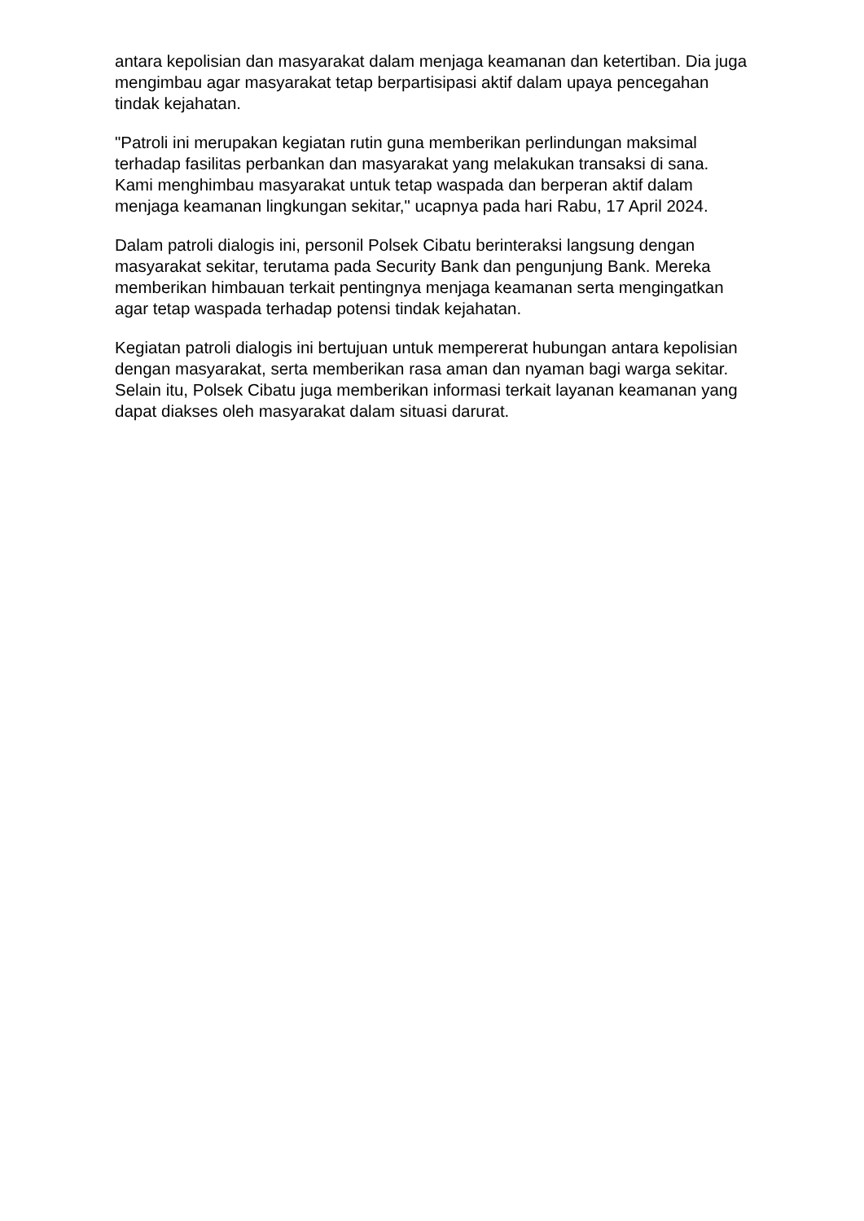antara kepolisian dan masyarakat dalam menjaga keamanan dan ketertiban. Dia juga mengimbau agar masyarakat tetap berpartisipasi aktif dalam upaya pencegahan tindak kejahatan.
"Patroli ini merupakan kegiatan rutin guna memberikan perlindungan maksimal terhadap fasilitas perbankan dan masyarakat yang melakukan transaksi di sana. Kami menghimbau masyarakat untuk tetap waspada dan berperan aktif dalam menjaga keamanan lingkungan sekitar," ucapnya pada hari Rabu, 17 April 2024.
Dalam patroli dialogis ini, personil Polsek Cibatu berinteraksi langsung dengan masyarakat sekitar, terutama pada Security Bank dan pengunjung Bank. Mereka memberikan himbauan terkait pentingnya menjaga keamanan serta mengingatkan agar tetap waspada terhadap potensi tindak kejahatan.
Kegiatan patroli dialogis ini bertujuan untuk mempererat hubungan antara kepolisian dengan masyarakat, serta memberikan rasa aman dan nyaman bagi warga sekitar. Selain itu, Polsek Cibatu juga memberikan informasi terkait layanan keamanan yang dapat diakses oleh masyarakat dalam situasi darurat.